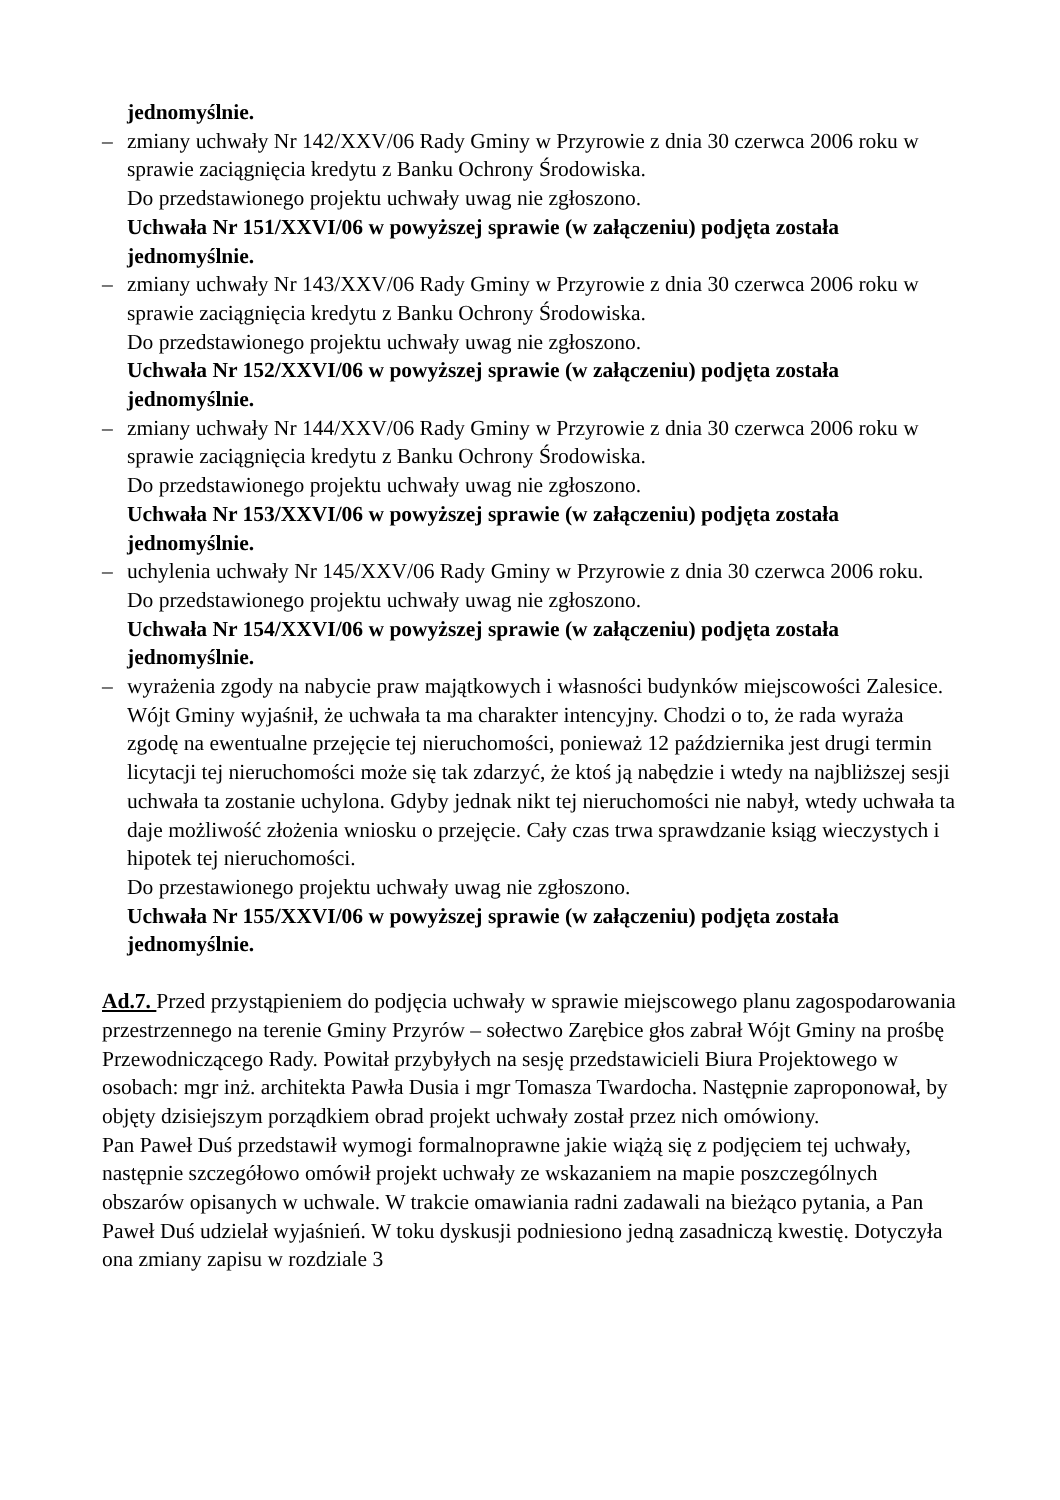jednomyślnie.
– zmiany uchwały Nr 142/XXV/06 Rady Gminy w Przyrowie z dnia 30 czerwca 2006 roku w sprawie zaciągnięcia kredytu z Banku Ochrony Środowiska.
Do przedstawionego projektu uchwały uwag nie zgłoszono.
Uchwała Nr 151/XXVI/06 w powyższej sprawie (w załączeniu) podjęta została jednomyślnie.
– zmiany uchwały Nr 143/XXV/06 Rady Gminy w Przyrowie z dnia 30 czerwca 2006 roku w sprawie zaciągnięcia kredytu z Banku Ochrony Środowiska.
Do przedstawionego projektu uchwały uwag nie zgłoszono.
Uchwała Nr 152/XXVI/06 w powyższej sprawie (w załączeniu) podjęta została jednomyślnie.
– zmiany uchwały Nr 144/XXV/06 Rady Gminy w Przyrowie z dnia 30 czerwca 2006 roku w sprawie zaciągnięcia kredytu z Banku Ochrony Środowiska.
Do przedstawionego projektu uchwały uwag nie zgłoszono.
Uchwała Nr 153/XXVI/06 w powyższej sprawie (w załączeniu) podjęta została jednomyślnie.
– uchylenia uchwały Nr 145/XXV/06 Rady Gminy w Przyrowie z dnia 30 czerwca 2006 roku.
Do przedstawionego projektu uchwały uwag nie zgłoszono.
Uchwała Nr 154/XXVI/06 w powyższej sprawie (w załączeniu) podjęta została jednomyślnie.
– wyrażenia zgody na nabycie praw majątkowych i własności budynków miejscowości Zalesice.
Wójt Gminy wyjaśnił, że uchwała ta ma charakter intencyjny. Chodzi o to, że rada wyraża zgodę na ewentualne przejęcie tej nieruchomości, ponieważ 12 października jest drugi termin licytacji tej nieruchomości może się tak zdarzyć, że ktoś ją nabędzie i wtedy na najbliższej sesji uchwała ta zostanie uchylona. Gdyby jednak nikt tej nieruchomości nie nabył, wtedy uchwała ta daje możliwość złożenia wniosku o przejęcie. Cały czas trwa sprawdzanie ksiąg wieczystych i hipotek tej nieruchomości.
Do przestawionego projektu uchwały uwag nie zgłoszono.
Uchwała Nr 155/XXVI/06 w powyższej sprawie (w załączeniu) podjęta została jednomyślnie.
Ad.7. Przed przystąpieniem do podjęcia uchwały w sprawie miejscowego planu zagospodarowania przestrzennego na terenie Gminy Przyrów – sołectwo Zarębice głos zabrał Wójt Gminy na prośbę Przewodniczącego Rady. Powitał przybyłych na sesję przedstawicieli Biura Projektowego w osobach: mgr inż. architekta Pawła Dusia i mgr Tomasza Twardocha. Następnie zaproponował, by objęty dzisiejszym porządkiem obrad projekt uchwały został przez nich omówiony.
Pan Paweł Duś przedstawił wymogi formalnoprawne jakie wiążą się z podjęciem tej uchwały, następnie szczegółowo omówił projekt uchwały ze wskazaniem na mapie poszczególnych obszarów opisanych w uchwale. W trakcie omawiania radni zadawali na bieżąco pytania, a Pan Paweł Duś udzielał wyjaśnień. W toku dyskusji podniesiono jedną zasadniczą kwestię. Dotyczyła ona zmiany zapisu w rozdziale 3